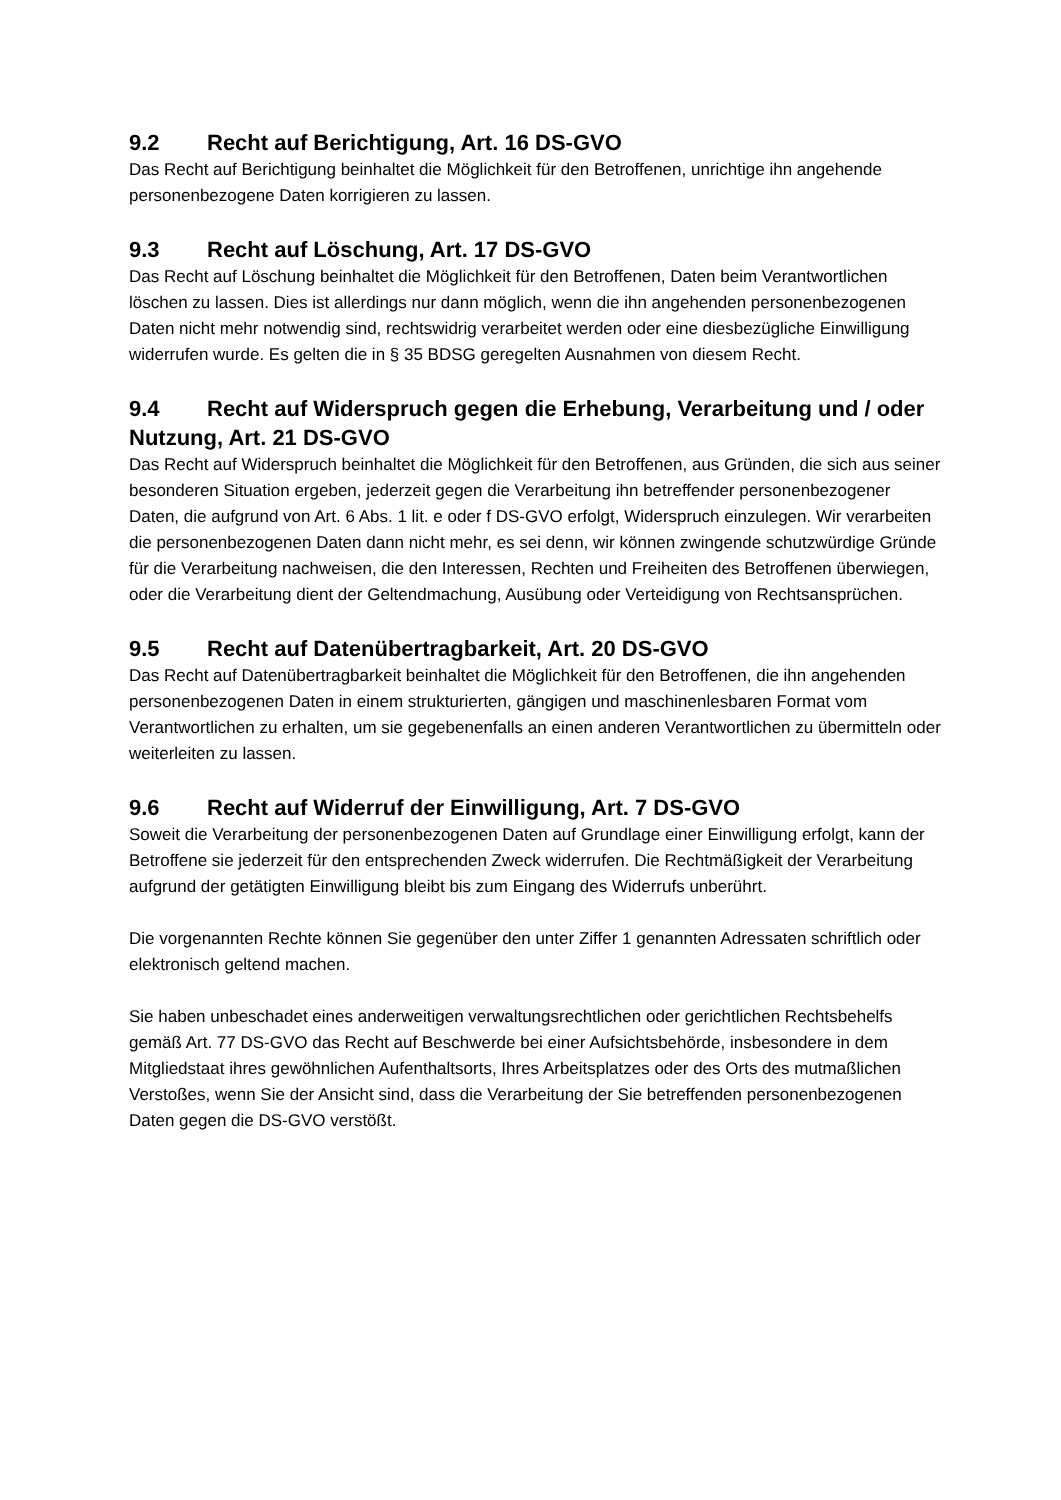9.2 Recht auf Berichtigung, Art. 16 DS-GVO
Das Recht auf Berichtigung beinhaltet die Möglichkeit für den Betroffenen, unrichtige ihn angehende personenbezogene Daten korrigieren zu lassen.
9.3 Recht auf Löschung, Art. 17 DS-GVO
Das Recht auf Löschung beinhaltet die Möglichkeit für den Betroffenen, Daten beim Verantwortlichen löschen zu lassen. Dies ist allerdings nur dann möglich, wenn die ihn angehenden personenbezogenen Daten nicht mehr notwendig sind, rechtswidrig verarbeitet werden oder eine diesbezügliche Einwilligung widerrufen wurde. Es gelten die in § 35 BDSG geregelten Ausnahmen von diesem Recht.
9.4 Recht auf Widerspruch gegen die Erhebung, Verarbeitung und / oder Nutzung, Art. 21 DS-GVO
Das Recht auf Widerspruch beinhaltet die Möglichkeit für den Betroffenen, aus Gründen, die sich aus seiner besonderen Situation ergeben, jederzeit gegen die Verarbeitung ihn betreffender personenbezogener Daten, die aufgrund von Art. 6 Abs. 1 lit. e oder f DS-GVO erfolgt, Widerspruch einzulegen. Wir verarbeiten die personenbezogenen Daten dann nicht mehr, es sei denn, wir können zwingende schutzwürdige Gründe für die Verarbeitung nachweisen, die den Interessen, Rechten und Freiheiten des Betroffenen überwiegen, oder die Verarbeitung dient der Geltendmachung, Ausübung oder Verteidigung von Rechtsansprüchen.
9.5 Recht auf Datenübertragbarkeit, Art. 20 DS-GVO
Das Recht auf Datenübertragbarkeit beinhaltet die Möglichkeit für den Betroffenen, die ihn angehenden personenbezogenen Daten in einem strukturierten, gängigen und maschinenlesbaren Format vom Verantwortlichen zu erhalten, um sie gegebenenfalls an einen anderen Verantwortlichen zu übermitteln oder weiterleiten zu lassen.
9.6 Recht auf Widerruf der Einwilligung, Art. 7 DS-GVO
Soweit die Verarbeitung der personenbezogenen Daten auf Grundlage einer Einwilligung erfolgt, kann der Betroffene sie jederzeit für den entsprechenden Zweck widerrufen. Die Rechtmäßigkeit der Verarbeitung aufgrund der getätigten Einwilligung bleibt bis zum Eingang des Widerrufs unberührt.
Die vorgenannten Rechte können Sie gegenüber den unter Ziffer 1 genannten Adressaten schriftlich oder elektronisch geltend machen.
Sie haben unbeschadet eines anderweitigen verwaltungsrechtlichen oder gerichtlichen Rechtsbehelfs gemäß Art. 77 DS-GVO das Recht auf Beschwerde bei einer Aufsichtsbehörde, insbesondere in dem Mitgliedstaat ihres gewöhnlichen Aufenthaltsorts, Ihres Arbeitsplatzes oder des Orts des mutmaßlichen Verstoßes, wenn Sie der Ansicht sind, dass die Verarbeitung der Sie betreffenden personenbezogenen Daten gegen die DS-GVO verstößt.